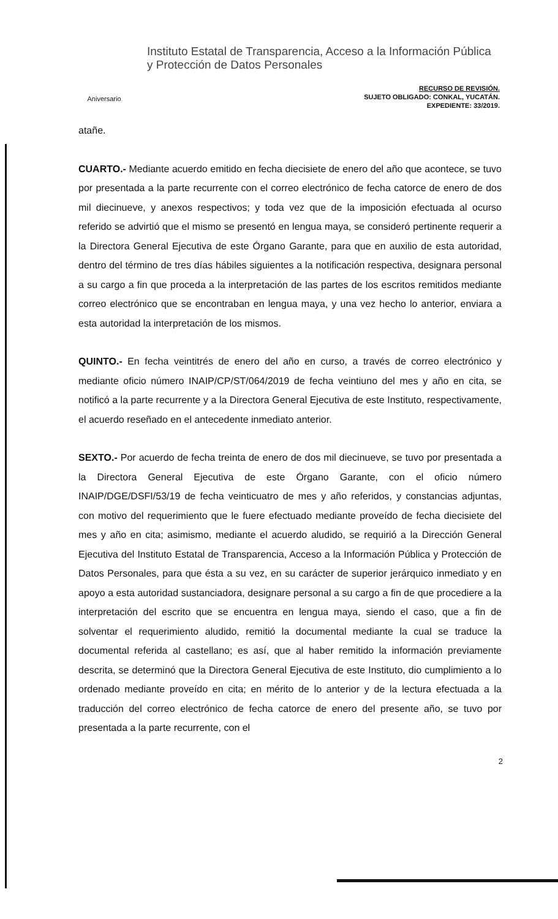Aniversario
Instituto Estatal de Transparencia, Acceso a la Información Pública
y Protección de Datos Personales
RECURSO DE REVISIÓN.
SUJETO OBLIGADO: CONKAL, YUCATÁN.
EXPEDIENTE: 33/2019.
atañe.
CUARTO.- Mediante acuerdo emitido en fecha diecisiete de enero del año que acontece, se tuvo por presentada a la parte recurrente con el correo electrónico de fecha catorce de enero de dos mil diecinueve, y anexos respectivos; y toda vez que de la imposición efectuada al ocurso referido se advirtió que el mismo se presentó en lengua maya, se consideró pertinente requerir a la Directora General Ejecutiva de este Órgano Garante, para que en auxilio de esta autoridad, dentro del término de tres días hábiles siguientes a la notificación respectiva, designara personal a su cargo a fin que proceda a la interpretación de las partes de los escritos remitidos mediante correo electrónico que se encontraban en lengua maya, y una vez hecho lo anterior, enviara a esta autoridad la interpretación de los mismos.
QUINTO.- En fecha veintitrés de enero del año en curso, a través de correo electrónico y mediante oficio número INAIP/CP/ST/064/2019 de fecha veintiuno del mes y año en cita, se notificó a la parte recurrente y a la Directora General Ejecutiva de este Instituto, respectivamente, el acuerdo reseñado en el antecedente inmediato anterior.
SEXTO.- Por acuerdo de fecha treinta de enero de dos mil diecinueve, se tuvo por presentada a la Directora General Ejecutiva de este Órgano Garante, con el oficio número INAIP/DGE/DSFI/53/19 de fecha veinticuatro de mes y año referidos, y constancias adjuntas, con motivo del requerimiento que le fuere efectuado mediante proveído de fecha diecisiete del mes y año en cita; asimismo, mediante el acuerdo aludido, se requirió a la Dirección General Ejecutiva del Instituto Estatal de Transparencia, Acceso a la Información Pública y Protección de Datos Personales, para que ésta a su vez, en su carácter de superior jerárquico inmediato y en apoyo a esta autoridad sustanciadora, designare personal a su cargo a fin de que procediere a la interpretación del escrito que se encuentra en lengua maya, siendo el caso, que a fin de solventar el requerimiento aludido, remitió la documental mediante la cual se traduce la documental referida al castellano; es así, que al haber remitido la información previamente descrita, se determinó que la Directora General Ejecutiva de este Instituto, dio cumplimiento a lo ordenado mediante proveído en cita; en mérito de lo anterior y de la lectura efectuada a la traducción del correo electrónico de fecha catorce de enero del presente año, se tuvo por presentada a la parte recurrente, con el
2